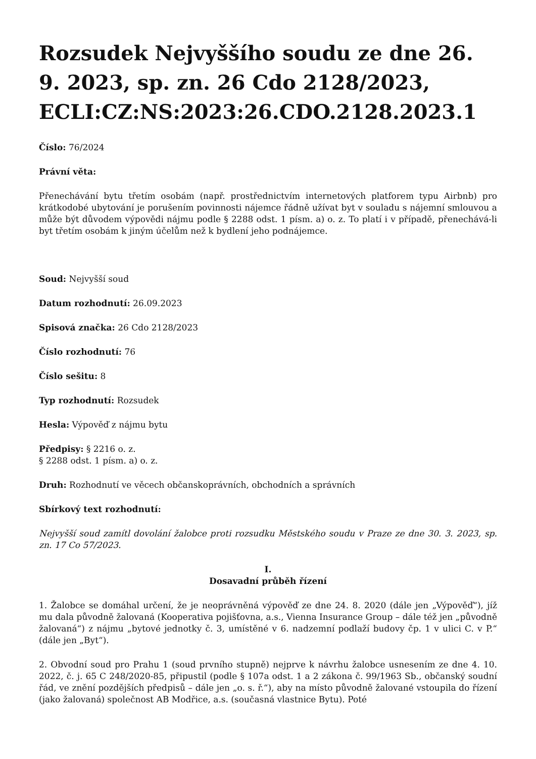Rozsudek Nejvyššího soudu ze dne 26. 9. 2023, sp. zn. 26 Cdo 2128/2023, ECLI:CZ:NS:2023:26.CDO.2128.2023.1
Číslo: 76/2024
Právní věta:
Přenechávání bytu třetím osobám (např. prostřednictvím internetových platforem typu Airbnb) pro krátkodobé ubytování je porušením povinnosti nájemce řádně užívat byt v souladu s nájemní smlouvou a může být důvodem výpovědi nájmu podle § 2288 odst. 1 písm. a) o. z. To platí i v případě, přenechává-li byt třetím osobám k jiným účelům než k bydlení jeho podnájemce.
Soud: Nejvyšší soud
Datum rozhodnutí: 26.09.2023
Spisová značka: 26 Cdo 2128/2023
Číslo rozhodnutí: 76
Číslo sešitu: 8
Typ rozhodnutí: Rozsudek
Hesla: Výpověď z nájmu bytu
Předpisy: § 2216 o. z.
§ 2288 odst. 1 písm. a) o. z.
Druh: Rozhodnutí ve věcech občanskoprávních, obchodních a správních
Sbírkový text rozhodnutí:
Nejvyšší soud zamítl dovolání žalobce proti rozsudku Městského soudu v Praze ze dne 30. 3. 2023, sp. zn. 17 Co 57/2023.
I.
Dosavadní průběh řízení
1. Žalobce se domáhal určení, že je neoprávněná výpověď ze dne 24. 8. 2020 (dále jen „Výpověď“), jíž mu dala původně žalovaná (Kooperativa pojišťovna, a.s., Vienna Insurance Group – dále též jen „původně žalovaná“) z nájmu „bytové jednotky č. 3, umístěné v 6. nadzemní podlaží budovy čp. 1 v ulici C. v P.“ (dále jen „Byt“).
2. Obvodní soud pro Prahu 1 (soud prvního stupně) nejprve k návrhu žalobce usnesením ze dne 4. 10. 2022, č. j. 65 C 248/2020-85, připustil (podle § 107a odst. 1 a 2 zákona č. 99/1963 Sb., občanský soudní řád, ve znění pozdějších předpisů – dále jen „o. s. ř.“), aby na místo původně žalované vstoupila do řízení (jako žalovaná) společnost AB Modřice, a.s. (současná vlastnice Bytu). Poté